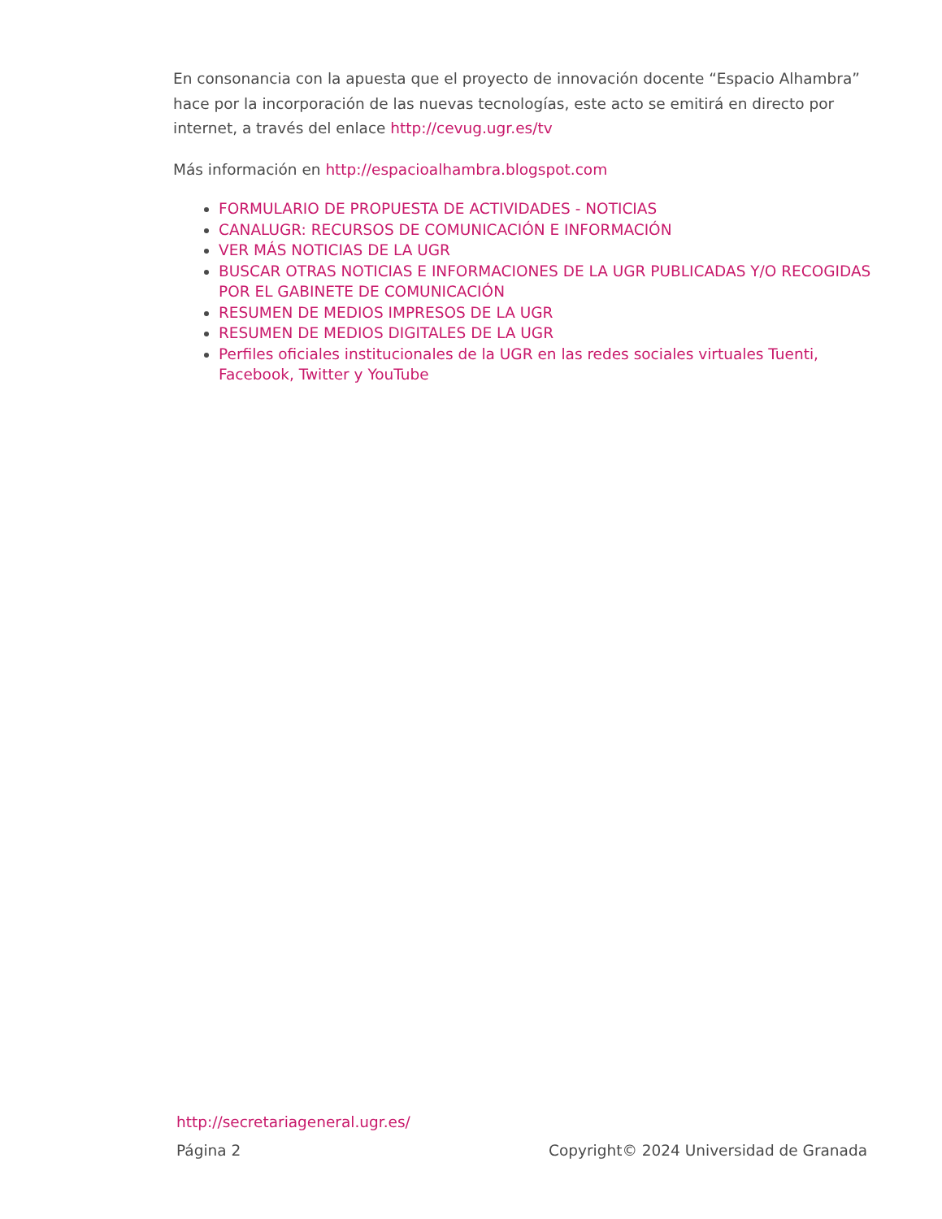En consonancia con la apuesta que el proyecto de innovación docente “Espacio Alhambra” hace por la incorporación de las nuevas tecnologías, este acto se emitirá en directo por internet, a través del enlace http://cevug.ugr.es/tv
Más información en http://espacioalhambra.blogspot.com
FORMULARIO DE PROPUESTA DE ACTIVIDADES - NOTICIAS
CANALUGR: RECURSOS DE COMUNICACIÓN E INFORMACIÓN
VER MÁS NOTICIAS DE LA UGR
BUSCAR OTRAS NOTICIAS E INFORMACIONES DE LA UGR PUBLICADAS Y/O RECOGIDAS POR EL GABINETE DE COMUNICACIÓN
RESUMEN DE MEDIOS IMPRESOS DE LA UGR
RESUMEN DE MEDIOS DIGITALES DE LA UGR
Perfiles oficiales institucionales de la UGR en las redes sociales virtuales Tuenti, Facebook, Twitter y YouTube
http://secretariageneral.ugr.es/
Página 2 Copyright© 2024 Universidad de Granada